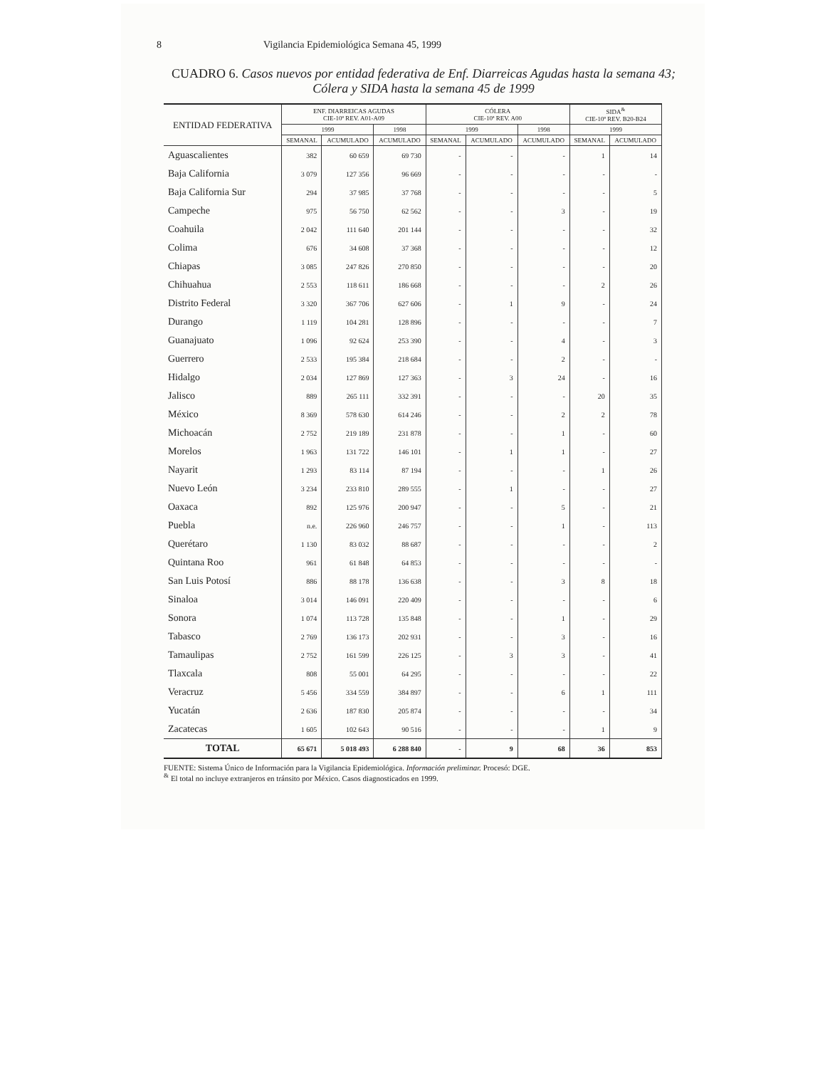8 Vigilancia Epidemiológica Semana 45, 1999
CUADRO 6. Casos nuevos por entidad federativa de Enf. Diarreicas Agudas hasta la semana 43; Cólera y SIDA hasta la semana 45 de 1999
| ENTIDAD FEDERATIVA | ENF. DIARREICAS AGUDAS CIE-10ª REV. A01-A09 | | | CÓLERA CIE-10ª REV. A00 | | | SIDA<sup>&</sup> CIE-10ª REV. B20-B24 | |
| --- | --- | --- | --- | --- | --- | --- | --- | --- |
| | 1999 | | 1998 | 1999 | | 1998 | 1999 | |
| | SEMANAL | ACUMULADO | ACUMULADO | SEMANAL | ACUMULADO | ACUMULADO | SEMANAL | ACUMULADO |
| Aguascalientes | 382 | 60 659 | 69 730 | - | - | - | 1 | 14 |
| Baja California | 3 079 | 127 356 | 96 669 | - | - | - | - | - |
| Baja California Sur | 294 | 37 985 | 37 768 | - | - | - | - | 5 |
| Campeche | 975 | 56 750 | 62 562 | - | - | 3 | - | 19 |
| Coahuila | 2 042 | 111 640 | 201 144 | - | - | - | - | 32 |
| Colima | 676 | 34 608 | 37 368 | - | - | - | - | 12 |
| Chiapas | 3 085 | 247 826 | 270 850 | - | - | - | - | 20 |
| Chihuahua | 2 553 | 118 611 | 186 668 | - | - | - | 2 | 26 |
| Distrito Federal | 3 320 | 367 706 | 627 606 | - | 1 | 9 | - | 24 |
| Durango | 1 119 | 104 281 | 128 896 | - | - | - | - | 7 |
| Guanajuato | 1 096 | 92 624 | 253 390 | - | - | 4 | - | 3 |
| Guerrero | 2 533 | 195 384 | 218 684 | - | - | 2 | - | - |
| Hidalgo | 2 034 | 127 869 | 127 363 | - | 3 | 24 | - | 16 |
| Jalisco | 889 | 265 111 | 332 391 | - | - | - | 20 | 35 |
| México | 8 369 | 578 630 | 614 246 | - | - | 2 | 2 | 78 |
| Michoacán | 2 752 | 219 189 | 231 878 | - | - | 1 | - | 60 |
| Morelos | 1 963 | 131 722 | 146 101 | - | 1 | 1 | - | 27 |
| Nayarit | 1 293 | 83 114 | 87 194 | - | - | - | 1 | 26 |
| Nuevo León | 3 234 | 233 810 | 289 555 | - | 1 | - | - | 27 |
| Oaxaca | 892 | 125 976 | 200 947 | - | - | 5 | - | 21 |
| Puebla | n.e. | 226 960 | 246 757 | - | - | 1 | - | 113 |
| Querétaro | 1 130 | 83 032 | 88 687 | - | - | - | - | 2 |
| Quintana Roo | 961 | 61 848 | 64 853 | - | - | - | - | - |
| San Luis Potosí | 886 | 88 178 | 136 638 | - | - | 3 | 8 | 18 |
| Sinaloa | 3 014 | 146 091 | 220 409 | - | - | - | - | 6 |
| Sonora | 1 074 | 113 728 | 135 848 | - | - | 1 | - | 29 |
| Tabasco | 2 769 | 136 173 | 202 931 | - | - | 3 | - | 16 |
| Tamaulipas | 2 752 | 161 599 | 226 125 | - | 3 | 3 | - | 41 |
| Tlaxcala | 808 | 55 001 | 64 295 | - | - | - | - | 22 |
| Veracruz | 5 456 | 334 559 | 384 897 | - | - | 6 | 1 | 111 |
| Yucatán | 2 636 | 187 830 | 205 874 | - | - | - | - | 34 |
| Zacatecas | 1 605 | 102 643 | 90 516 | - | - | - | 1 | 9 |
| TOTAL | 65 671 | 5 018 493 | 6 288 840 | - | 9 | 68 | 36 | 853 |
FUENTE: Sistema Único de Información para la Vigilancia Epidemiológica. Información preliminar. Procesó: DGE.
<sup>&</sup> El total no incluye extranjeros en tránsito por México. Casos diagnosticados en 1999.